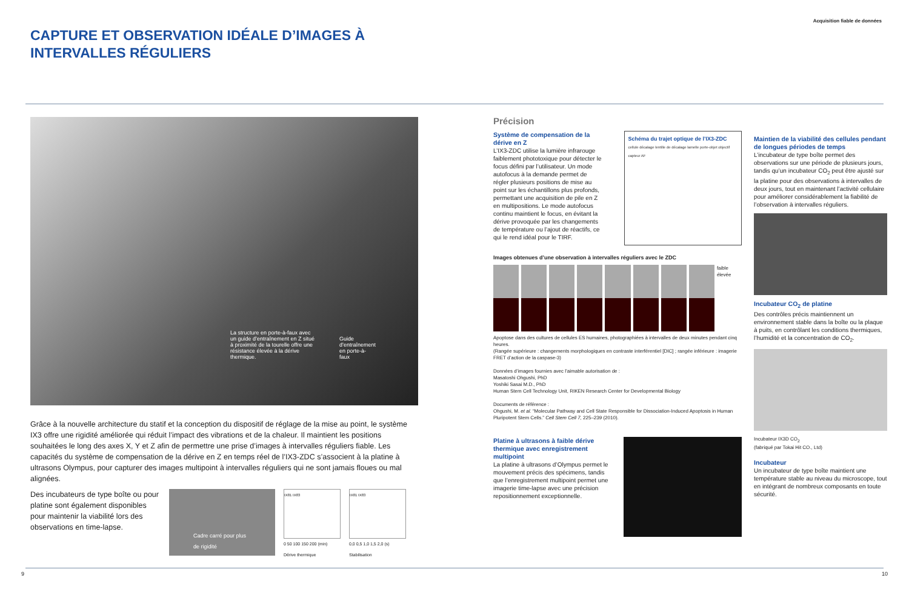Acquisition fiable de données
CAPTURE ET OBSERVATION IDÉALE D’IMAGES À INTERVALLES RÉGULIERS
La structure en porte-à-faux avec un guide d’entraînement en Z situé à proximité de la tourelle offre une résistance élevée à la dérive thermique.
Guide d’entraînement en porte-à-faux
Grâce à la nouvelle architecture du statif et la conception du dispositif de réglage de la mise au point, le système IX3 offre une rigidité améliorée qui réduit l’impact des vibrations et de la chaleur. Il maintient les positions souhaitées le long des axes X, Y et Z afin de permettre une prise d’images à intervalles réguliers fiable. Les capacités du système de compensation de la dérive en Z en temps réel de l’IX3-ZDC s’associent à la platine à ultrasons Olympus, pour capturer des images multipoint à intervalles réguliers qui ne sont jamais floues ou mal alignées.
Des incubateurs de type boîte ou pour platine sont également disponibles pour maintenir la viabilité lors des observations en time-lapse.
Cadre carré pour plus de rigidité
IX81 IX83
0 50 100 150 200 (min)
Dérive thermique
IX81 IX83
0,0 0,5 1,0 1,5 2,0 (s)
Stabilisation
Précision
Système de compensation de la dérive en Z
L’IX3-ZDC utilise la lumière infrarouge faiblement phototoxique pour détecter le focus défini par l’utilisateur. Un mode autofocus à la demande permet de régler plusieurs positions de mise au point sur les échantillons plus profonds, permettant une acquisition de pile en Z en multipositions. Le mode autofocus continu maintient le focus, en évitant la dérive provoquée par les changements de température ou l’ajout de réactifs, ce qui le rend idéal pour le TIRF.
Schéma du trajet optique de l’IX3-ZDC
cellule décalage lentille de décalage lamelle porte-objet objectif capteur AF
Images obtenues d’une observation à intervalles réguliers avec le ZDC
faible élevée
Apoptose dans des cultures de cellules ES humaines, photographiées à intervalles de deux minutes pendant cinq heures.
(Rangée supérieure : changements morphologiques en contraste interférentiel [DIC] ; rangée inférieure : imagerie FRET d’action de la caspase-3)
Données d’images fournies avec l’aimable autorisation de :
Masatoshi Ohgushi, PhD
Yoshiki Sasai M.D., PhD
Human Stem Cell Technology Unit, RIKEN Research Center for Developmental Biology
Documents de référence :
Ohgushi, M. et al. “Molecular Pathway and Cell State Responsible for Dissociation-Induced Apoptosis in Human Pluripotent Stem Cells.” Cell Stem Cell 7, 225–239 (2010).
Platine à ultrasons à faible dérive thermique avec enregistrement multipoint
La platine à ultrasons d’Olympus permet le mouvement précis des spécimens, tandis que l’enregistrement multipoint permet une imagerie time-lapse avec une précision repositionnement exceptionnelle.
Maintien de la viabilité des cellules pendant de longues périodes de temps
L’incubateur de type boîte permet des observations sur une période de plusieurs jours, tandis qu’un incubateur CO<sub>2</sub> peut être ajusté sur la platine pour des observations à intervalles de deux jours, tout en maintenant l’activité cellulaire pour améliorer considérablement la fiabilité de l’observation à intervalles réguliers.
Incubateur CO<sub>2</sub> de platine
Des contrôles précis maintiennent un environnement stable dans la boîte ou la plaque à puits, en contrôlant les conditions thermiques, l’humidité et la concentration de CO<sub>2</sub>.
Incubateur IX3D CO<sub>2</sub>
(fabriqué par Tokai Hit CO., Ltd)
Incubateur
Un incubateur de type boîte maintient une température stable au niveau du microscope, tout en intégrant de nombreux composants en toute sécurité.
9 10